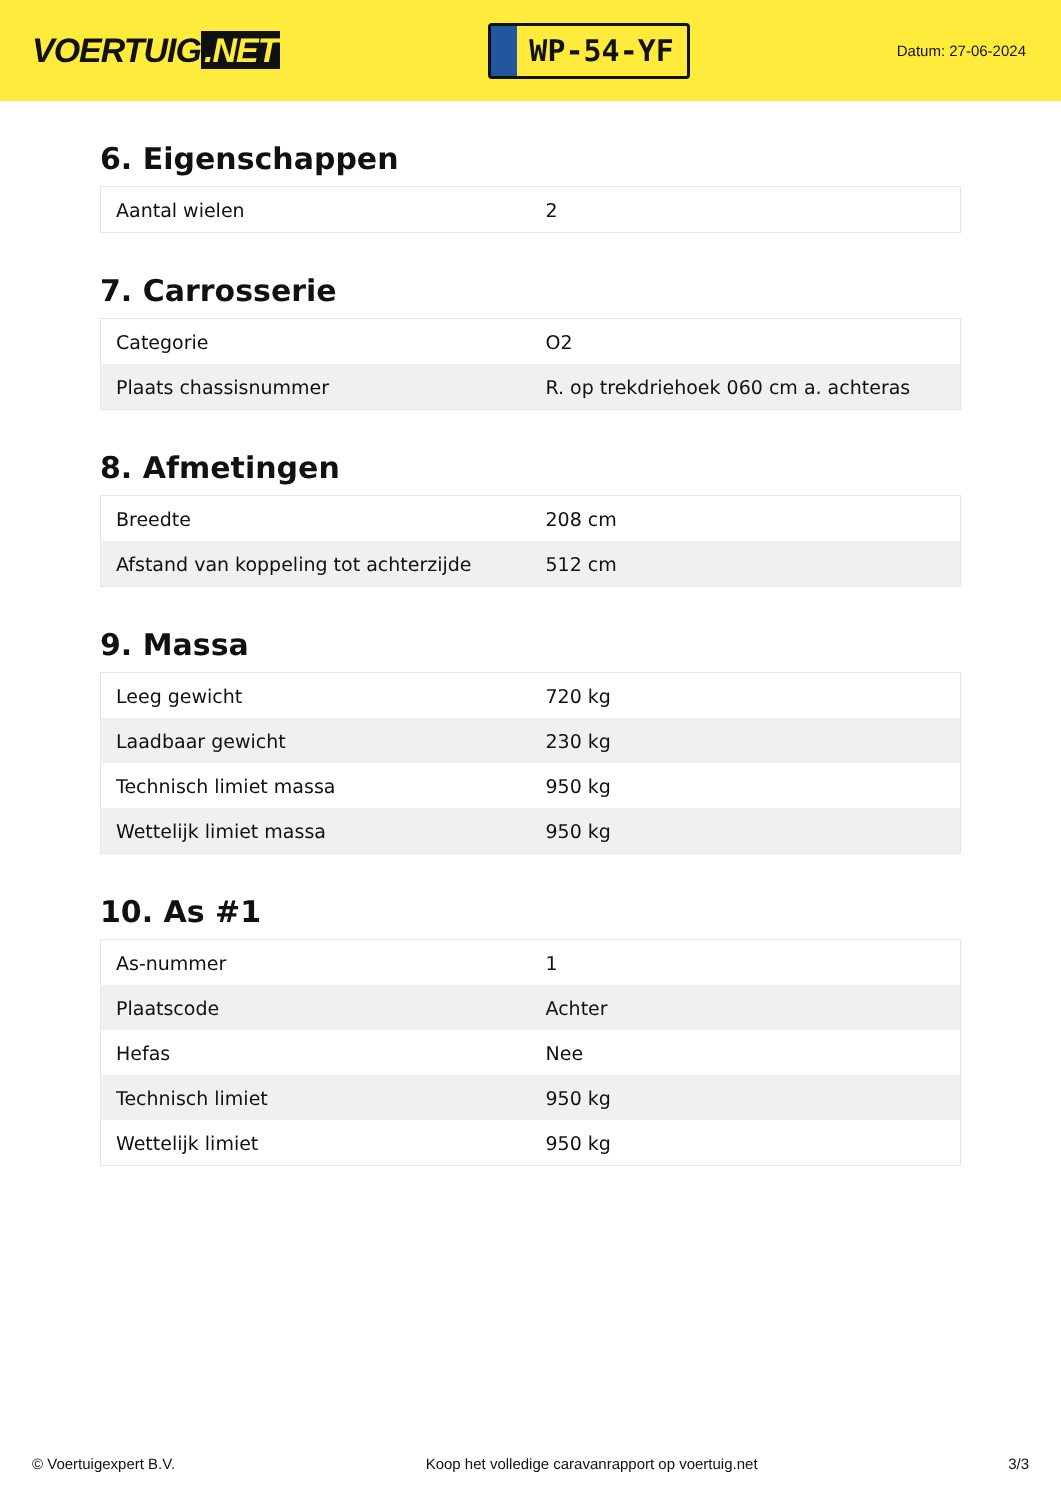VOERTUIG.NET
WP-54-YF
Datum: 27-06-2024
6. Eigenschappen
| Aantal wielen | 2 |
7. Carrosserie
| Categorie | O2 |
| Plaats chassisnummer | R. op trekdriehoek 060 cm a. achteras |
8. Afmetingen
| Breedte | 208 cm |
| Afstand van koppeling tot achterzijde | 512 cm |
9. Massa
| Leeg gewicht | 720 kg |
| Laadbaar gewicht | 230 kg |
| Technisch limiet massa | 950 kg |
| Wettelijk limiet massa | 950 kg |
10. As #1
| As-nummer | 1 |
| Plaatscode | Achter |
| Hefas | Nee |
| Technisch limiet | 950 kg |
| Wettelijk limiet | 950 kg |
© Voertuigexpert B.V. Koop het volledige caravanrapport op voertuig.net 3/3